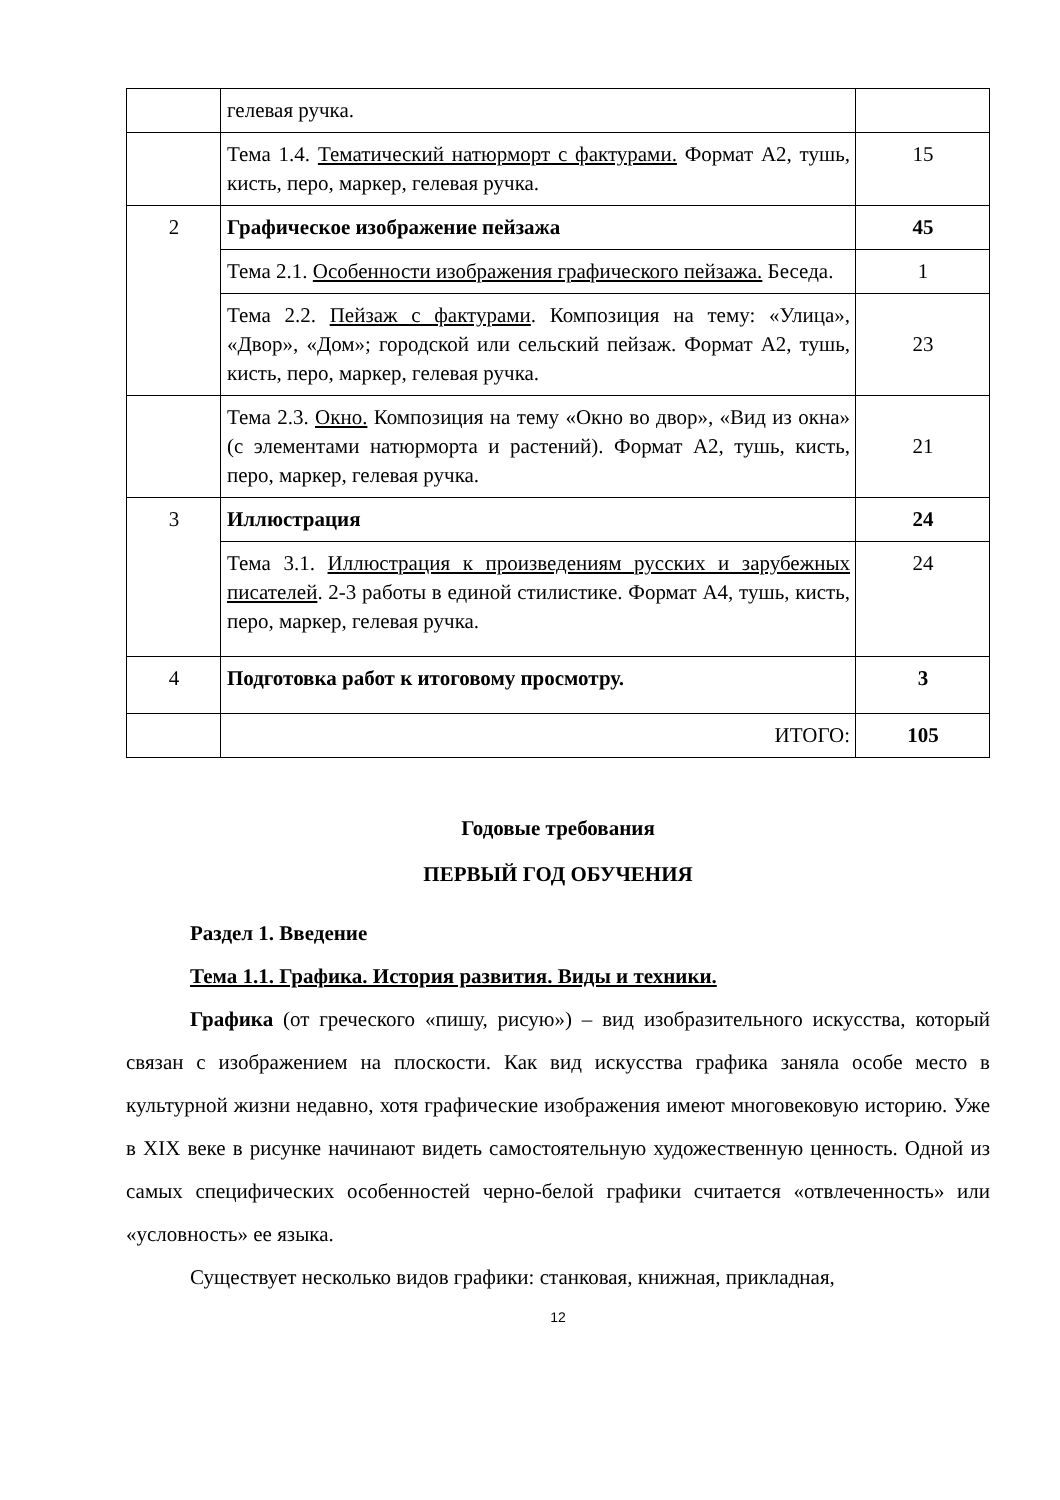| | гелевая ручка. | |
| | Тема 1.4. Тематический натюрморт с фактурами. Формат А2, тушь, кисть, перо, маркер, гелевая ручка. | 15 |
| 2 | Графическое изображение пейзажа | 45 |
| | Тема 2.1. Особенности изображения графического пейзажа. Беседа. | 1 |
| | Тема 2.2. Пейзаж с фактурами . Композиция на тему: «Улица», «Двор», «Дом»; городской или сельский пейзаж. Формат А2, тушь, кисть, перо, маркер, гелевая ручка. | 23 |
| | Тема 2.3. Окно. Композиция на тему «Окно во двор», «Вид из окна» (с элементами натюрморта и растений). Формат А2, тушь, кисть, перо, маркер, гелевая ручка. | 21 |
| 3 | Иллюстрация | 24 |
| | Тема 3.1. Иллюстрация к произведениям русских и зарубежных писателей . 2-3 работы в единой стилистике. Формат А4, тушь, кисть, перо, маркер, гелевая ручка. | 24 |
| 4 | Подготовка работ к итоговому просмотру. | 3 |
| | ИТОГО: | 105 |
Годовые требования
ПЕРВЫЙ ГОД ОБУЧЕНИЯ
Раздел 1. Введение
Тема 1.1. Графика. История развития. Виды и техники.
Графика (от греческого «пишу, рисую») – вид изобразительного искусства, который связан с изображением на плоскости. Как вид искусства графика заняла особе место в культурной жизни недавно, хотя графические изображения имеют многовековую историю. Уже в XIX веке в рисунке начинают видеть самостоятельную художественную ценность. Одной из самых специфических особенностей черно-белой графики считается «отвлеченность» или «условность» ее языка.
Существует несколько видов графики: станковая, книжная, прикладная,
12